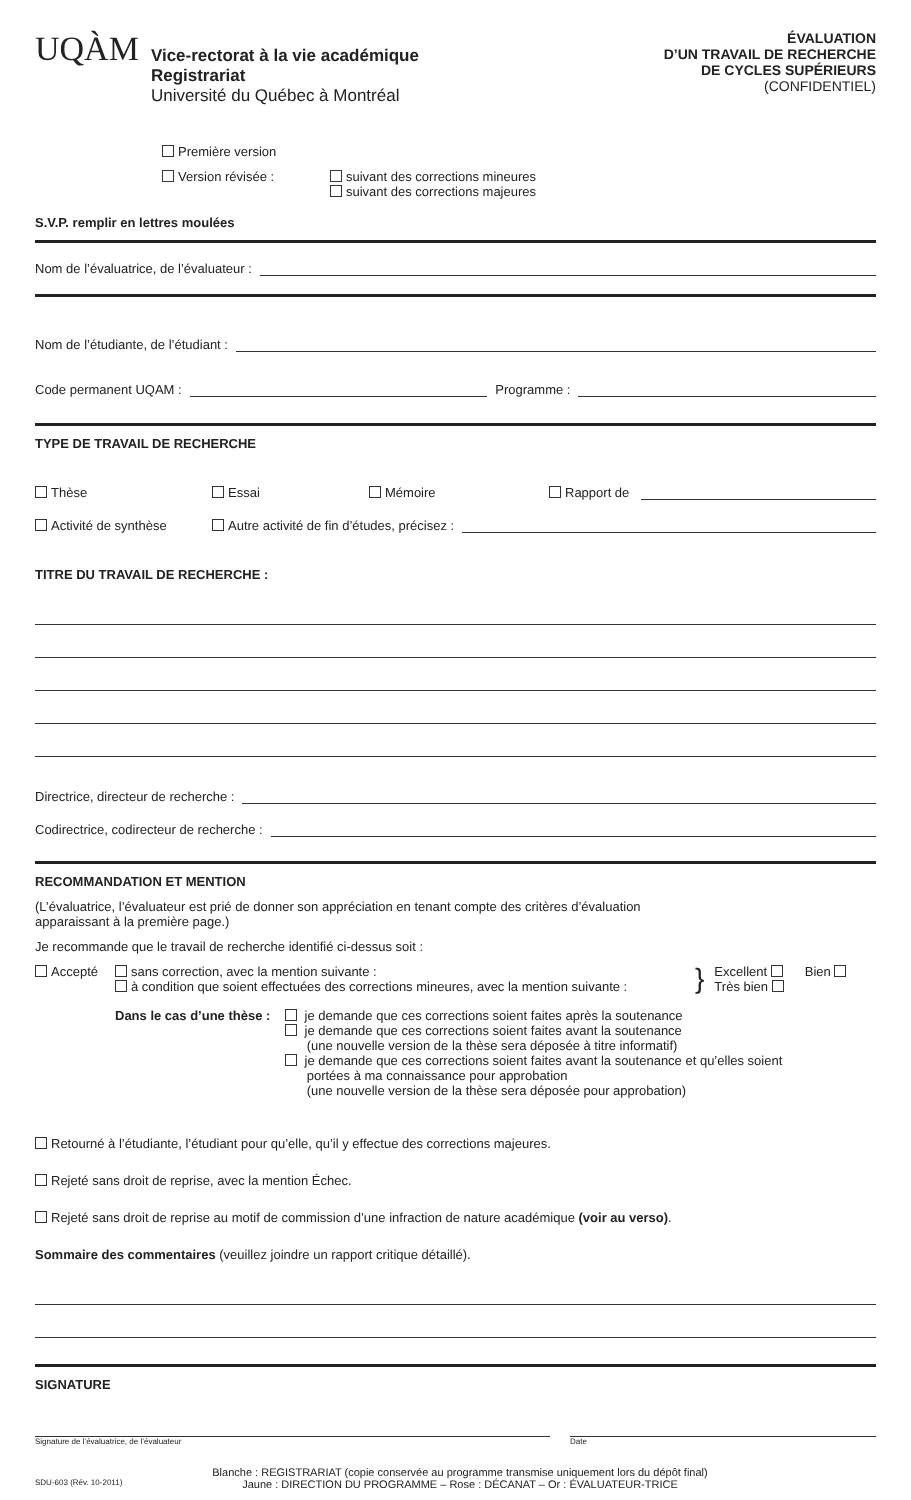UQÀM
Vice-rectorat à la vie académique
Registrariat
Université du Québec à Montréal
ÉVALUATION
D’UN TRAVAIL DE RECHERCHE
DE CYCLES SUPÉRIEURS
(CONFIDENTIEL)
Première version
Version révisée : suivant des corrections mineures
suivant des corrections majeures
S.V.P. remplir en lettres moulées
Nom de l’évaluatrice, de l’évaluateur :
Nom de l’étudiante, de l’étudiant :
Code permanent UQAM :
Programme :
TYPE DE TRAVAIL DE RECHERCHE
Thèse Essai Mémoire Rapport de
Activité de synthèse Autre activité de fin d’études, précisez :
TITRE DU TRAVAIL DE RECHERCHE :
Directrice, directeur de recherche :
Codirectrice, codirecteur de recherche :
RECOMMANDATION ET MENTION
(L’évaluatrice, l’évaluateur est prié de donner son appréciation en tenant compte des critères d’évaluation
apparaissant à la première page.)
Je recommande que le travail de recherche identifié ci-dessus soit :
Accepté sans correction, avec la mention suivante :
à condition que soient effectuées des corrections mineures, avec la mention suivante :
}
Excellent Bien
Très bien
Dans le cas d’une thèse :
je demande que ces corrections soient faites après la soutenance
je demande que ces corrections soient faites avant la soutenance
(une nouvelle version de la thèse sera déposée à titre informatif)
je demande que ces corrections soient faites avant la soutenance et qu’elles soient
portées à ma connaissance pour approbation
(une nouvelle version de la thèse sera déposée pour approbation)
Retourné à l’étudiante, l’étudiant pour qu’elle, qu’il y effectue des corrections majeures.
Rejeté sans droit de reprise, avec la mention Échec.
Rejeté sans droit de reprise au motif de commission d’une infraction de nature académique (voir au verso).
Sommaire des commentaires (veuillez joindre un rapport critique détaillé).
SIGNATURE
Signature de l’évaluatrice, de l’évaluateur Date
SDU-603 (Rév. 10-2011)
Blanche : REGISTRARIAT (copie conservée au programme transmise uniquement lors du dépôt final)
Jaune : DIRECTION DU PROGRAMME – Rose : DÉCANAT – Or : ÉVALUATEUR-TRICE